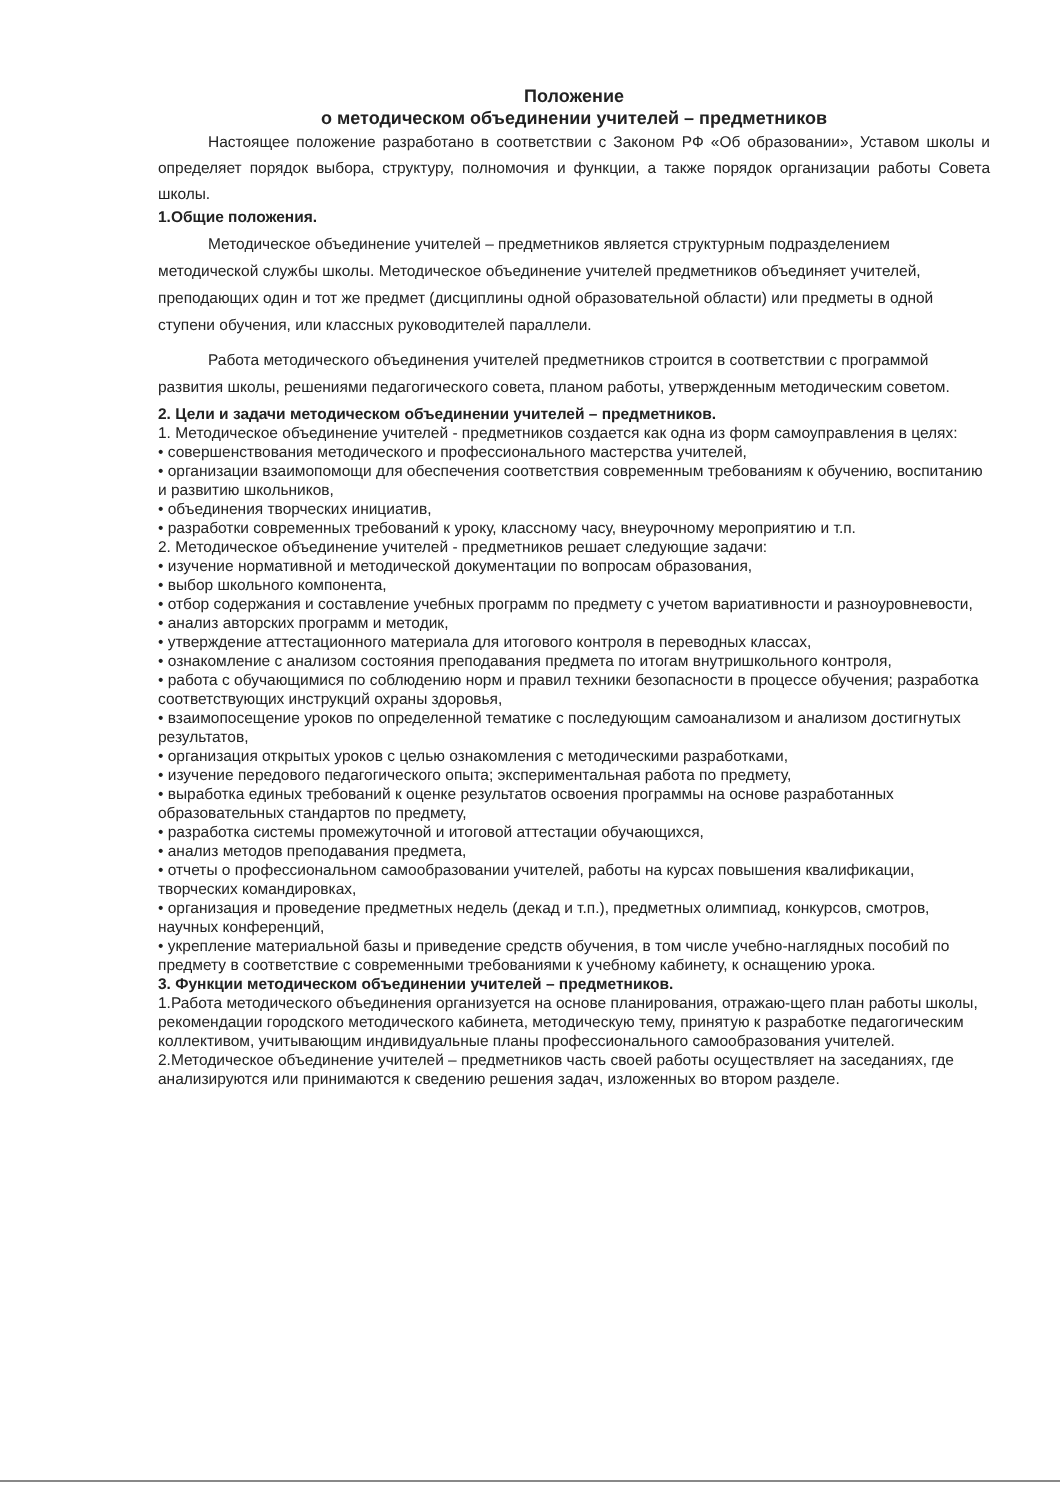Положение
о методическом объединении учителей – предметников
Настоящее положение разработано в соответствии с Законом РФ «Об образовании», Уставом школы и определяет порядок выбора, структуру, полномочия и функции, а также порядок организации работы Совета школы.
1.Общие положения.
Методическое объединение учителей – предметников является структурным подразделением методической службы школы. Методическое объединение учителей предметников объединяет учителей, преподающих один и тот же предмет (дисциплины одной образовательной области) или предметы в одной ступени обучения, или классных руководителей параллели.
Работа методического объединения учителей предметников строится в соответствии с программой развития школы, решениями педагогического совета, планом работы, утвержденным методическим советом.
2. Цели и задачи методическом объединении учителей – предметников.
1. Методическое объединение учителей - предметников создается как одна из форм самоуправления в целях:
• совершенствования методического и профессионального мастерства учителей,
• организации взаимопомощи для обеспечения соответствия современным требованиям к обучению, воспитанию и развитию школьников,
• объединения творческих инициатив,
• разработки современных требований к уроку, классному часу, внеурочному мероприятию и т.п.
2. Методическое объединение учителей - предметников решает следующие задачи:
• изучение нормативной и методической документации по вопросам образования,
• выбор школьного компонента,
• отбор содержания и составление учебных программ по предмету с учетом вариативности и разноуровневости,
• анализ авторских программ и методик,
• утверждение аттестационного материала для итогового контроля в переводных классах,
• ознакомление с анализом состояния преподавания предмета по итогам внутришкольного контроля,
• работа с обучающимися по соблюдению норм и правил техники безопасности в процессе обучения; разработка соответствующих инструкций охраны здоровья,
• взаимопосещение уроков по определенной тематике с последующим самоанализом и анализом достигнутых результатов,
• организация открытых уроков с целью ознакомления с методическими разработками,
• изучение передового педагогического опыта; экспериментальная работа по предмету,
• выработка единых требований к оценке результатов освоения программы на основе разработанных образовательных стандартов по предмету,
• разработка системы промежуточной и итоговой аттестации обучающихся,
• анализ методов преподавания предмета,
• отчеты о профессиональном самообразовании учителей, работы на курсах повышения квалификации, творческих командировках,
• организация и проведение предметных недель (декад и т.п.), предметных олимпиад, конкурсов, смотров, научных конференций,
• укрепление материальной базы и приведение средств обучения, в том числе учебно-наглядных пособий по предмету в соответствие с современными требованиями к учебному кабинету, к оснащению урока.
3. Функции методическом объединении учителей – предметников.
1.Работа методического объединения организуется на основе планирования, отражаю-щего план работы школы, рекомендации городского методического кабинета, методическую тему, принятую к разработке педагогическим коллективом, учитывающим индивидуальные планы профессионального самообразования учителей.
2.Методическое объединение учителей – предметников часть своей работы осуществляет на заседаниях, где анализируются или принимаются к сведению решения задач, изложенных во втором разделе.